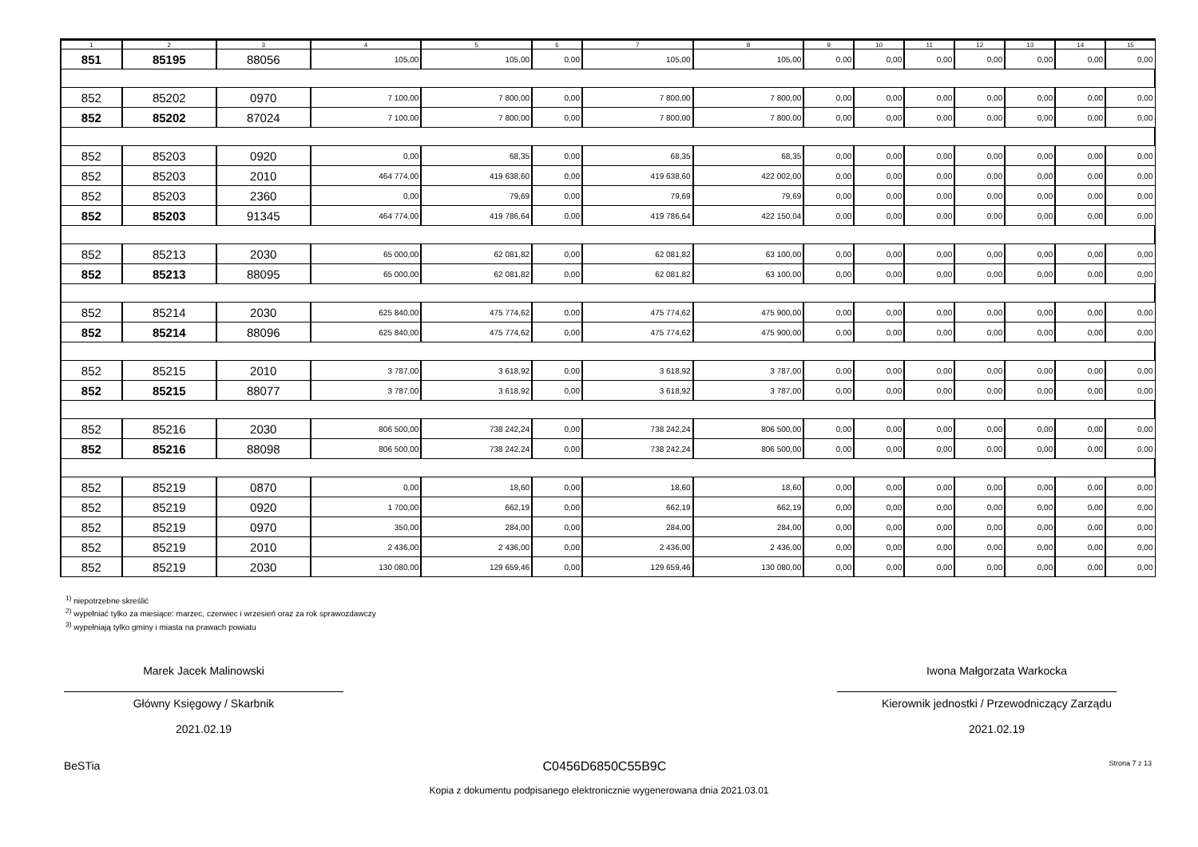| 1 | 2 | 3 | 4 | 5 | 6 | 7 | 8 | 9 | 10 | 11 | 12 | 13 | 14 | 15 |
| --- | --- | --- | --- | --- | --- | --- | --- | --- | --- | --- | --- | --- | --- | --- |
| 851 | 85195 | 88056 | 105,00 | 105,00 | 0,00 | 105,00 | 105,00 | 0,00 | 0,00 | 0,00 | 0,00 | 0,00 | 0,00 | 0,00 |
| 852 | 85202 | 0970 | 7 100,00 | 7 800,00 | 0,00 | 7 800,00 | 7 800,00 | 0,00 | 0,00 | 0,00 | 0,00 | 0,00 | 0,00 | 0,00 |
| 852 | 85202 | 87024 | 7 100,00 | 7 800,00 | 0,00 | 7 800,00 | 7 800,00 | 0,00 | 0,00 | 0,00 | 0,00 | 0,00 | 0,00 | 0,00 |
| 852 | 85203 | 0920 | 0,00 | 68,35 | 0,00 | 68,35 | 68,35 | 0,00 | 0,00 | 0,00 | 0,00 | 0,00 | 0,00 | 0,00 |
| 852 | 85203 | 2010 | 464 774,00 | 419 638,60 | 0,00 | 419 638,60 | 422 002,00 | 0,00 | 0,00 | 0,00 | 0,00 | 0,00 | 0,00 | 0,00 |
| 852 | 85203 | 2360 | 0,00 | 79,69 | 0,00 | 79,69 | 79,69 | 0,00 | 0,00 | 0,00 | 0,00 | 0,00 | 0,00 | 0,00 |
| 852 | 85203 | 91345 | 464 774,00 | 419 786,64 | 0,00 | 419 786,64 | 422 150,04 | 0,00 | 0,00 | 0,00 | 0,00 | 0,00 | 0,00 | 0,00 |
| 852 | 85213 | 2030 | 65 000,00 | 62 081,82 | 0,00 | 62 081,82 | 63 100,00 | 0,00 | 0,00 | 0,00 | 0,00 | 0,00 | 0,00 | 0,00 |
| 852 | 85213 | 88095 | 65 000,00 | 62 081,82 | 0,00 | 62 081,82 | 63 100,00 | 0,00 | 0,00 | 0,00 | 0,00 | 0,00 | 0,00 | 0,00 |
| 852 | 85214 | 2030 | 625 840,00 | 475 774,62 | 0,00 | 475 774,62 | 475 900,00 | 0,00 | 0,00 | 0,00 | 0,00 | 0,00 | 0,00 | 0,00 |
| 852 | 85214 | 88096 | 625 840,00 | 475 774,62 | 0,00 | 475 774,62 | 475 900,00 | 0,00 | 0,00 | 0,00 | 0,00 | 0,00 | 0,00 | 0,00 |
| 852 | 85215 | 2010 | 3 787,00 | 3 618,92 | 0,00 | 3 618,92 | 3 787,00 | 0,00 | 0,00 | 0,00 | 0,00 | 0,00 | 0,00 | 0,00 |
| 852 | 85215 | 88077 | 3 787,00 | 3 618,92 | 0,00 | 3 618,92 | 3 787,00 | 0,00 | 0,00 | 0,00 | 0,00 | 0,00 | 0,00 | 0,00 |
| 852 | 85216 | 2030 | 806 500,00 | 738 242,24 | 0,00 | 738 242,24 | 806 500,00 | 0,00 | 0,00 | 0,00 | 0,00 | 0,00 | 0,00 | 0,00 |
| 852 | 85216 | 88098 | 806 500,00 | 738 242,24 | 0,00 | 738 242,24 | 806 500,00 | 0,00 | 0,00 | 0,00 | 0,00 | 0,00 | 0,00 | 0,00 |
| 852 | 85219 | 0870 | 0,00 | 18,60 | 0,00 | 18,60 | 18,60 | 0,00 | 0,00 | 0,00 | 0,00 | 0,00 | 0,00 | 0,00 |
| 852 | 85219 | 0920 | 1 700,00 | 662,19 | 0,00 | 662,19 | 662,19 | 0,00 | 0,00 | 0,00 | 0,00 | 0,00 | 0,00 | 0,00 |
| 852 | 85219 | 0970 | 350,00 | 284,00 | 0,00 | 284,00 | 284,00 | 0,00 | 0,00 | 0,00 | 0,00 | 0,00 | 0,00 | 0,00 |
| 852 | 85219 | 2010 | 2 436,00 | 2 436,00 | 0,00 | 2 436,00 | 2 436,00 | 0,00 | 0,00 | 0,00 | 0,00 | 0,00 | 0,00 | 0,00 |
| 852 | 85219 | 2030 | 130 080,00 | 129 659,46 | 0,00 | 129 659,46 | 130 080,00 | 0,00 | 0,00 | 0,00 | 0,00 | 0,00 | 0,00 | 0,00 |
<sup>1)</sup> niepotrzebne skreślić
<sup>2)</sup> wypełniać tylko za miesiące: marzec, czerwiec i wrzesień oraz za rok sprawozdawczy
<sup>3)</sup> wypełniają tylko gminy i miasta na prawach powiatu
Marek Jacek Malinowski
Główny Księgowy / Skarbnik
2021.02.19
Iwona Małgorzata Warkocka
Kierownik jednostki / Przewodniczący Zarządu
2021.02.19
BeSTia C0456D6850C55B9C Strona 7 z 13
Kopia z dokumentu podpisanego elektronicznie wygenerowana dnia 2021.03.01